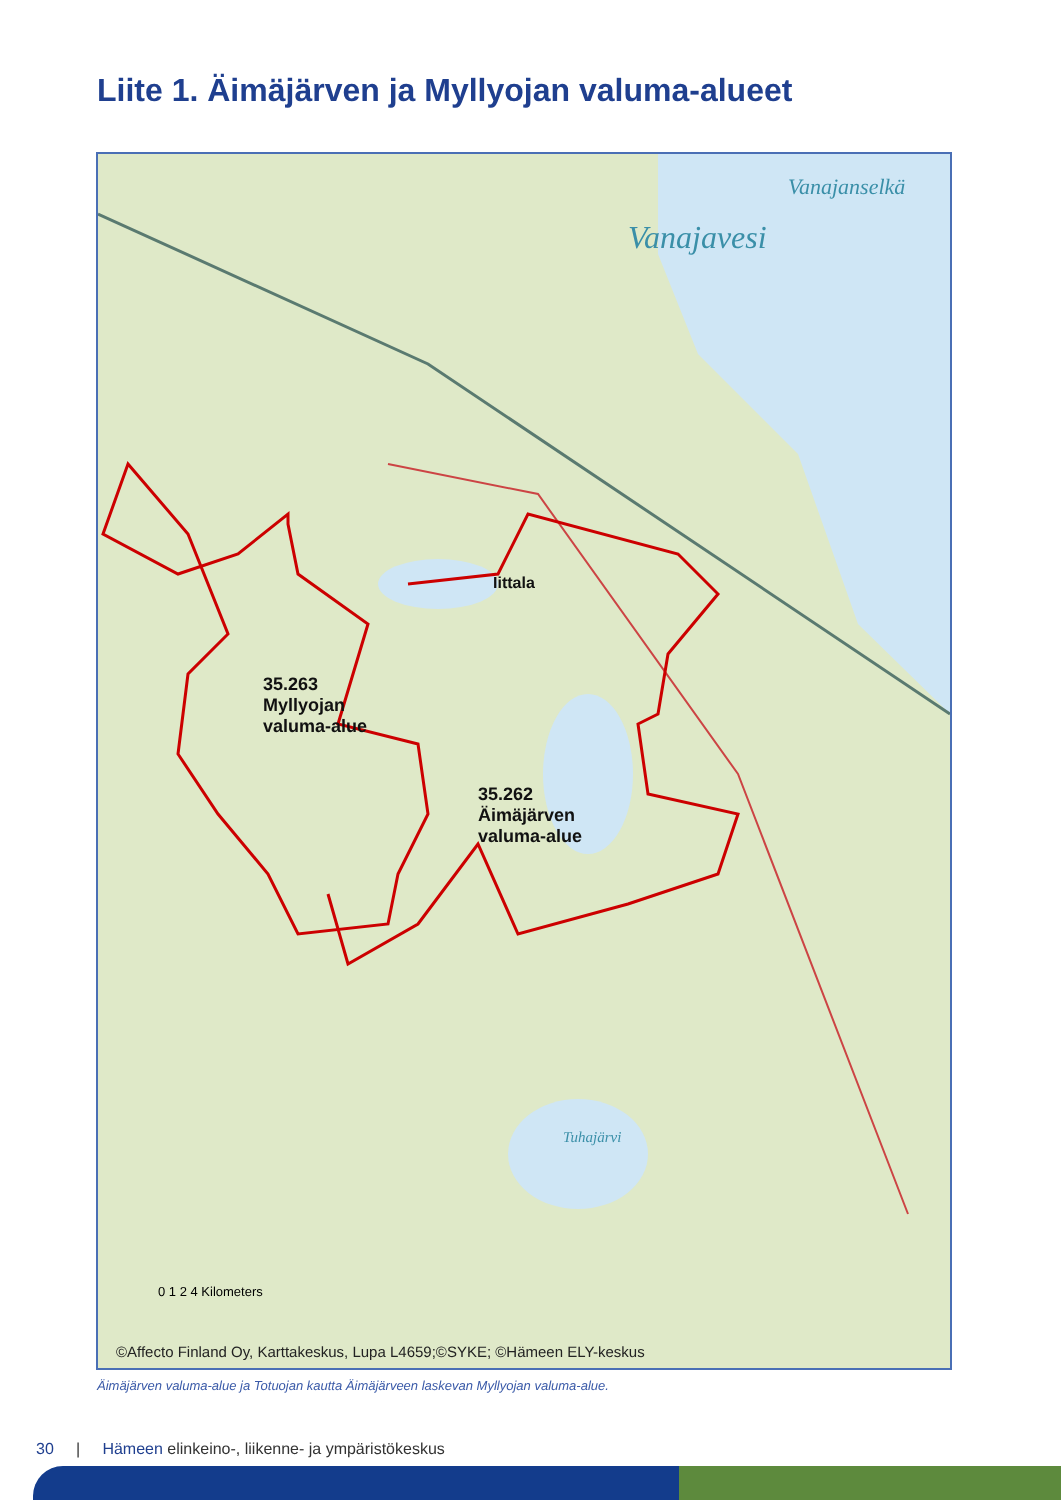Liite 1. Äimäjärven ja Myllyojan valuma-alueet
Vanajanselkä
Vanajavesi
Iittala
35.263
Myllyojan
valuma-alue
35.262
Äimäjärven
valuma-alue
Tuhajärvi
0 1 2 4 Kilometers
©Affecto Finland Oy, Karttakeskus, Lupa L4659;©SYKE; ©Hämeen ELY-keskus
Äimäjärven valuma-alue ja Totuojan kautta Äimäjärveen laskevan Myllyojan valuma-alue.
30 | Hämeen elinkeino-, liikenne- ja ympäristökeskus